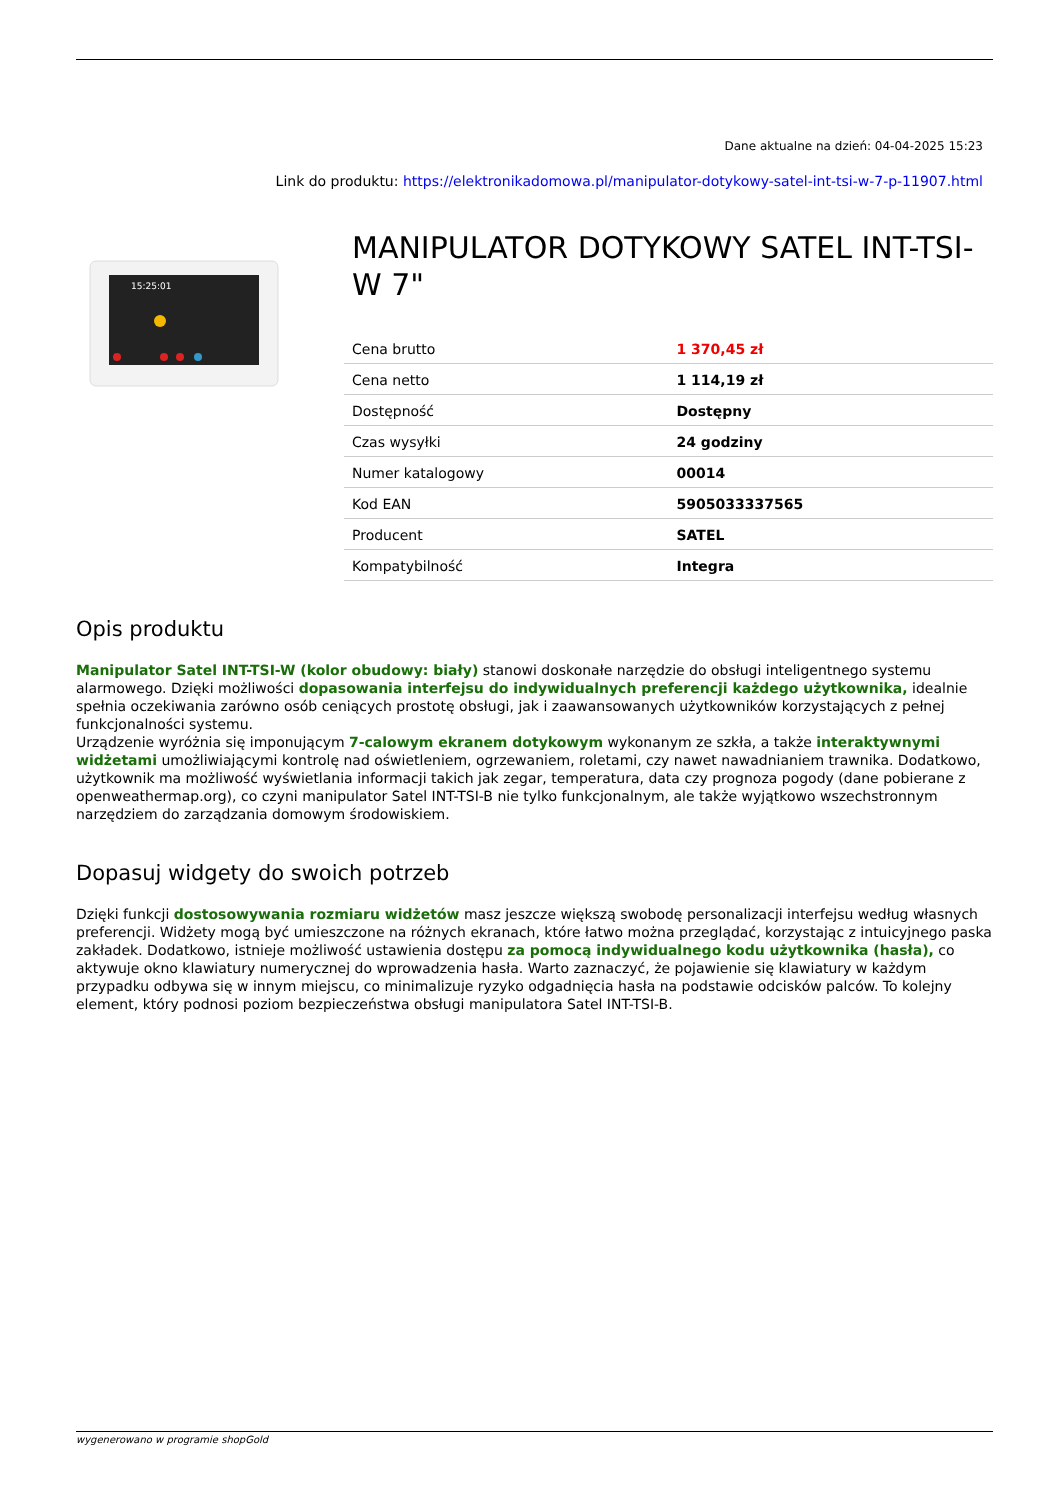Dane aktualne na dzień: 04-04-2025 15:23
Link do produktu: https://elektronikadomowa.pl/manipulator-dotykowy-satel-int-tsi-w-7-p-11907.html
15:25:01
MANIPULATOR DOTYKOWY SATEL INT-TSI-W 7"
| Cena brutto | 1 370,45 zł |
| Cena netto | 1 114,19 zł |
| Dostępność | Dostępny |
| Czas wysyłki | 24 godziny |
| Numer katalogowy | 00014 |
| Kod EAN | 5905033337565 |
| Producent | SATEL |
| Kompatybilność | Integra |
Opis produktu
Manipulator Satel INT-TSI-W (kolor obudowy: biały) stanowi doskonałe narzędzie do obsługi inteligentnego systemu alarmowego. Dzięki możliwości dopasowania interfejsu do indywidualnych preferencji każdego użytkownika, idealnie spełnia oczekiwania zarówno osób ceniących prostotę obsługi, jak i zaawansowanych użytkowników korzystających z pełnej funkcjonalności systemu.
Urządzenie wyróżnia się imponującym 7-calowym ekranem dotykowym wykonanym ze szkła, a także interaktywnymi widżetami umożliwiającymi kontrolę nad oświetleniem, ogrzewaniem, roletami, czy nawet nawadnianiem trawnika. Dodatkowo, użytkownik ma możliwość wyświetlania informacji takich jak zegar, temperatura, data czy prognoza pogody (dane pobierane z openweathermap.org), co czyni manipulator Satel INT-TSI-B nie tylko funkcjonalnym, ale także wyjątkowo wszechstronnym narzędziem do zarządzania domowym środowiskiem.
Dopasuj widgety do swoich potrzeb
Dzięki funkcji dostosowywania rozmiaru widżetów masz jeszcze większą swobodę personalizacji interfejsu według własnych preferencji. Widżety mogą być umieszczone na różnych ekranach, które łatwo można przeglądać, korzystając z intuicyjnego paska zakładek. Dodatkowo, istnieje możliwość ustawienia dostępu za pomocą indywidualnego kodu użytkownika (hasła), co aktywuje okno klawiatury numerycznej do wprowadzenia hasła. Warto zaznaczyć, że pojawienie się klawiatury w każdym przypadku odbywa się w innym miejscu, co minimalizuje ryzyko odgadnięcia hasła na podstawie odcisków palców. To kolejny element, który podnosi poziom bezpieczeństwa obsługi manipulatora Satel INT-TSI-B.
wygenerowano w programie shopGold